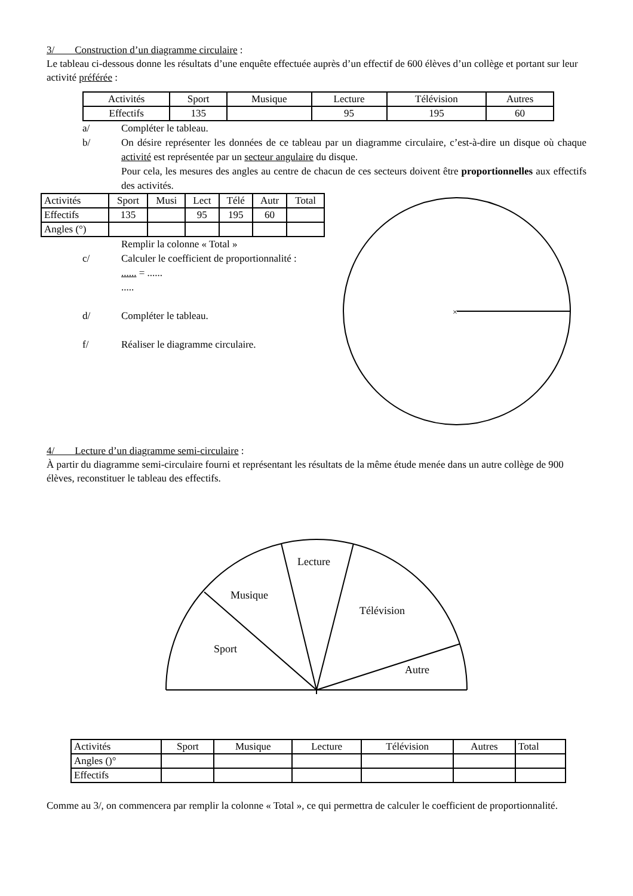3/ Construction d’un diagramme circulaire :
Le tableau ci-dessous donne les résultats d’une enquête effectuée auprès d’un effectif de 600 élèves d’un collège et portant sur leur activité préférée :
| Activités | Sport | Musique | Lecture | Télévision | Autres |
| Effectifs | 135 | | 95 | 195 | 60 |
a/ Compléter le tableau.
b/ On désire représenter les données de ce tableau par un diagramme circulaire, c’est-à-dire un disque où chaque activité est représentée par un secteur angulaire du disque.
Pour cela, les mesures des angles au centre de chacun de ces secteurs doivent être proportionnelles aux effectifs des activités.
| Activités | Sport | Musi | Lect | Télé | Autr | Total |
| Effectifs | 135 | | 95 | 195 | 60 | |
| Angles (°) | | | | | | |
Remplir la colonne « Total »
c/ Calculer le coefficient de proportionnalité :
...... = ......
.....
d/ Compléter le tableau.
f/ Réaliser le diagramme circulaire.
×
4/ Lecture d’un diagramme semi-circulaire :
À partir du diagramme semi-circulaire fourni et représentant les résultats de la même étude menée dans un autre collège de 900 élèves, reconstituer le tableau des effectifs.
Sport
Musique
Lecture
Télévision
Autre
| Activités | Sport | Musique | Lecture | Télévision | Autres | Total |
| Angles ()° | | | | | | |
| Effectifs | | | | | | |
Comme au 3/, on commencera par remplir la colonne « Total », ce qui permettra de calculer le coefficient de proportionnalité.